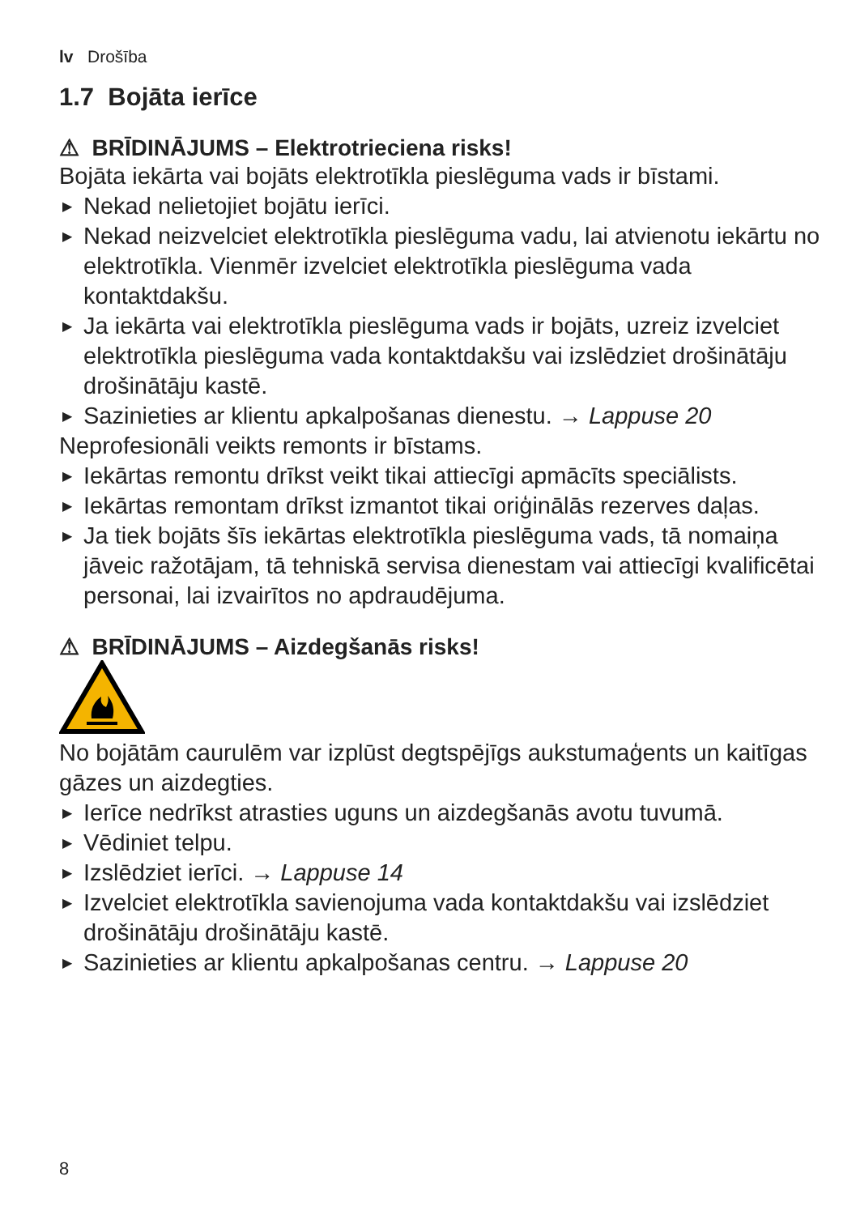lv Drošība
1.7 Bojāta ierīce
⚠ BRĪDINĀJUMS – Elektrotrieciena risks!
Bojāta iekārta vai bojāts elektrotīkla pieslēguma vads ir bīstami.
▶ Nekad nelietojiet bojātu ierīci.
▶ Nekad neizvelciet elektrotīkla pieslēguma vadu, lai atvienotu iekārtu no elektrotīkla. Vienmēr izvelciet elektrotīkla pieslēguma vada kontaktdakšu.
▶ Ja iekārta vai elektrotīkla pieslēguma vads ir bojāts, uzreiz izvelciet elektrotīkla pieslēguma vada kontaktdakšu vai izslēdziet drošinātāju drošinātāju kastē.
▶ Sazinieties ar klientu apkalpošanas dienestu. → Lappuse 20
Neprofesionāli veikts remonts ir bīstams.
▶ Iekārtas remontu drīkst veikt tikai attiecīgi apmācīts speciālists.
▶ Iekārtas remontam drīkst izmantot tikai oriģinālās rezerves daļas.
▶ Ja tiek bojāts šīs iekārtas elektrotīkla pieslēguma vads, tā nomaiņa jāveic ražotājam, tā tehniskā servisa dienestam vai attiecīgi kvalificētai personai, lai izvairītos no apdraudējuma.
⚠ BRĪDINĀJUMS – Aizdegšanās risks!
No bojātām caurulēm var izplūst degtspējīgs aukstumaģents un kaitīgas gāzes un aizdegties.
▶ Ierīce nedrīkst atrasties uguns un aizdegšanās avotu tuvumā.
▶ Vēdiniet telpu.
▶ Izslēdziet ierīci. → Lappuse 14
▶ Izvelciet elektrotīkla savienojuma vada kontaktdakšu vai izslēdziet drošinātāju drošinātāju kastē.
▶ Sazinieties ar klientu apkalpošanas centru. → Lappuse 20
8